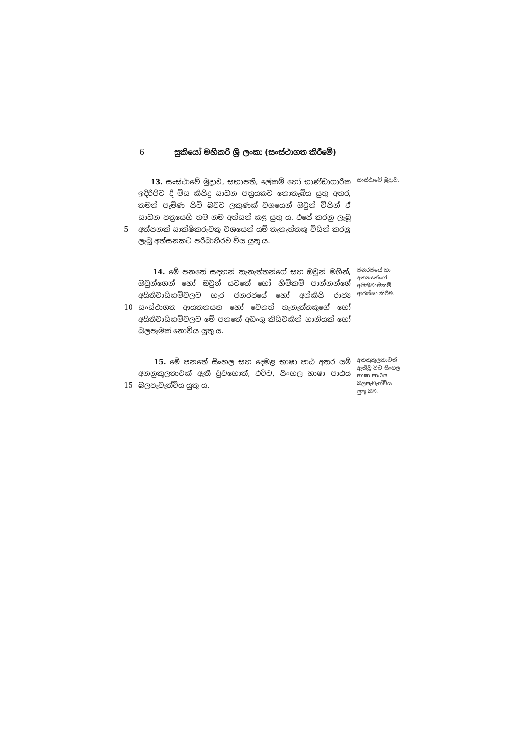6 සුකියෝ මහිකරි ශ්‍රී ලංකා (සංස්ථාගත කිරීමේ)
5
13. සංස්ථාවේ මුද්‍රාව, සභාපති, ලේකම් හෝ භාණ්ඩාගාරික ඉදිරිපිට දී මිස කිසිදු සාධන පත්‍රයකට නොතැබිය යුතු අතර, තමන් පැමිණ සිටි බවට ලකුණක් වශයෙන් ඔවුන් විසින් ඒ සාධන පත්‍රයෙහි තම නම අත්සන් කළ යුතු ය. එසේ කරනු ලැබූ අත්සනක් සාක්ෂිකරුවකු වශයෙන් යම් තැනැත්තකු විසින් කරනු ලැබූ අත්සනකට පරිබාහිරව විය යුතු ය.
සංස්ථාවේ මුද්‍රාව.
10
14. මේ පනතේ සඳහන් තැනැත්තන්ගේ සහ ඔවුන් මගින්, ඔවුන්ගෙන් හෝ ඔවුන් යටතේ හෝ හිමිකම් පාන්නන්ගේ අයිතිවාසිකම්වලට හැර ජනරජයේ හෝ අන්කිසි රාජ්‍ය සංස්ථාගත ආයතනයක හෝ වෙනත් තැනැත්තකුගේ හෝ අයිතිවාසිකම්වලට මේ පනතේ අඩංගු කිසිවකින් හානියක් හෝ බලපෑමක් නොවිය යුතු ය.
ජනරජයේ හා අන්‍යයන්ගේ අයිතිවාසිකම් ආරක්ෂා කිරීම.
15
15. මේ පනතේ සිංහල සහ දෙමළ භාෂා පාඨ අතර යම් අනනුකූලතාවක් ඇති වුවහොත්, එවිට, සිංහල භාෂා පාඨය බලපැවැත්විය යුතු ය.
අනනුකූලතාවක් ඇතිවූ විට සිංහල භාෂා පාඨය බලපැවැත්විය යුතු බව.